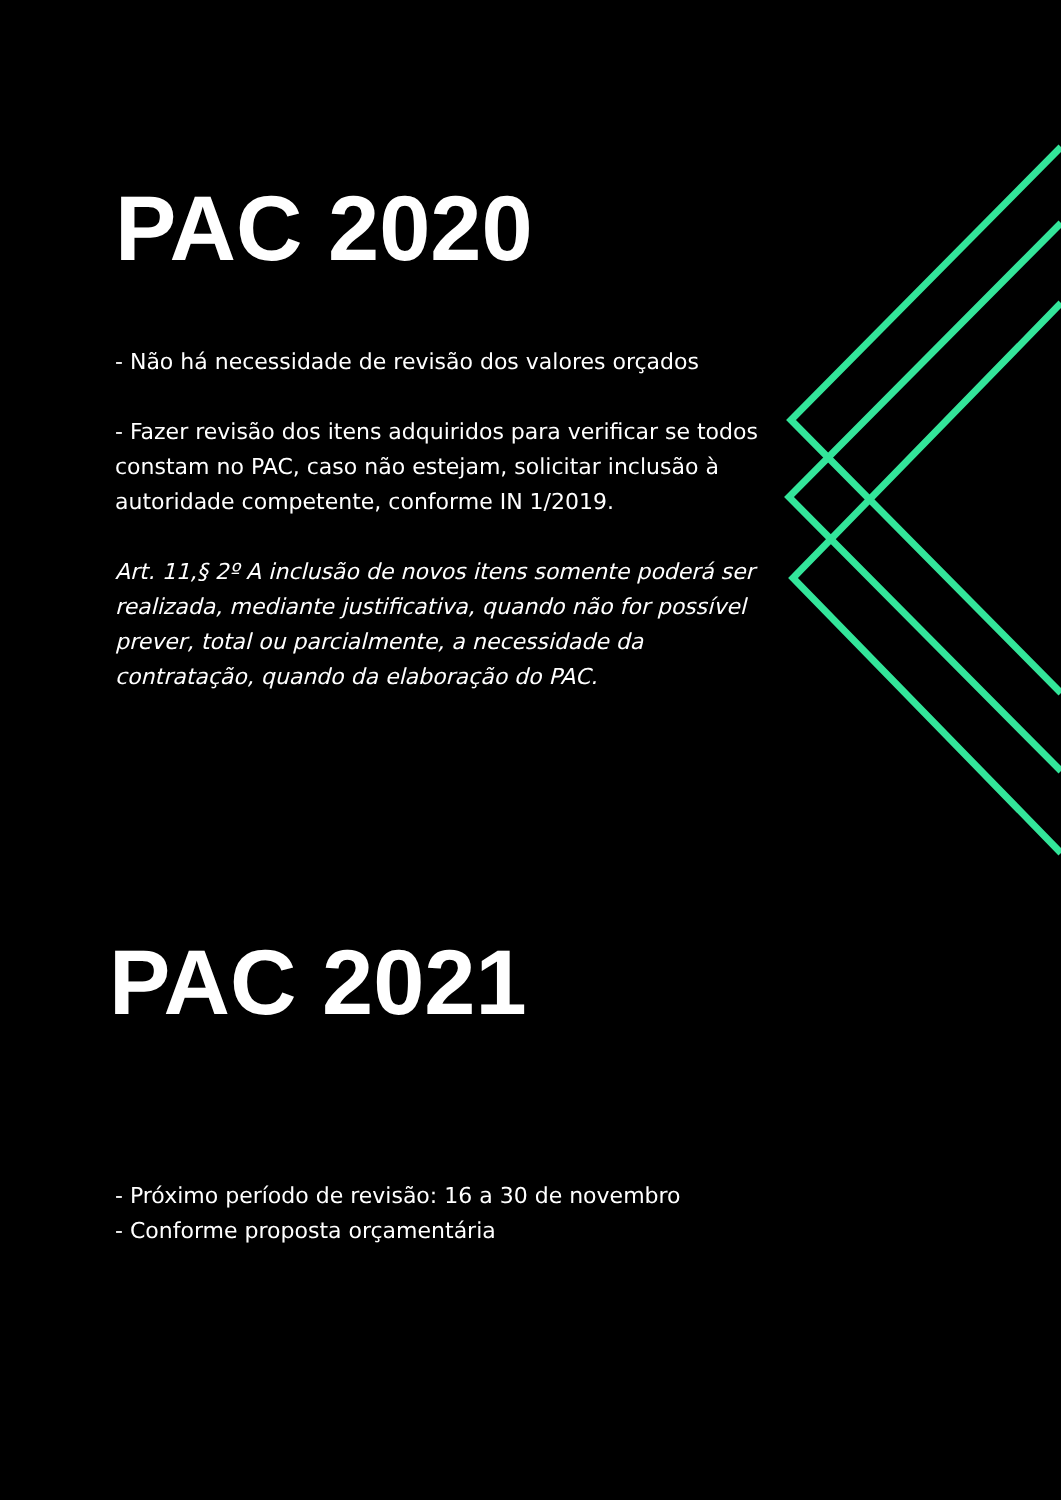PAC 2020
- Não há necessidade de revisão dos valores orçados
- Fazer revisão dos itens adquiridos para verificar se todos constam no PAC, caso não estejam, solicitar inclusão à autoridade competente, conforme IN 1/2019.
Art. 11,§ 2º A inclusão de novos itens somente poderá ser realizada, mediante justificativa, quando não for possível prever, total ou parcialmente, a necessidade da contratação, quando da elaboração do PAC.
PAC 2021
- Próximo período de revisão: 16 a 30 de novembro
- Conforme proposta orçamentária